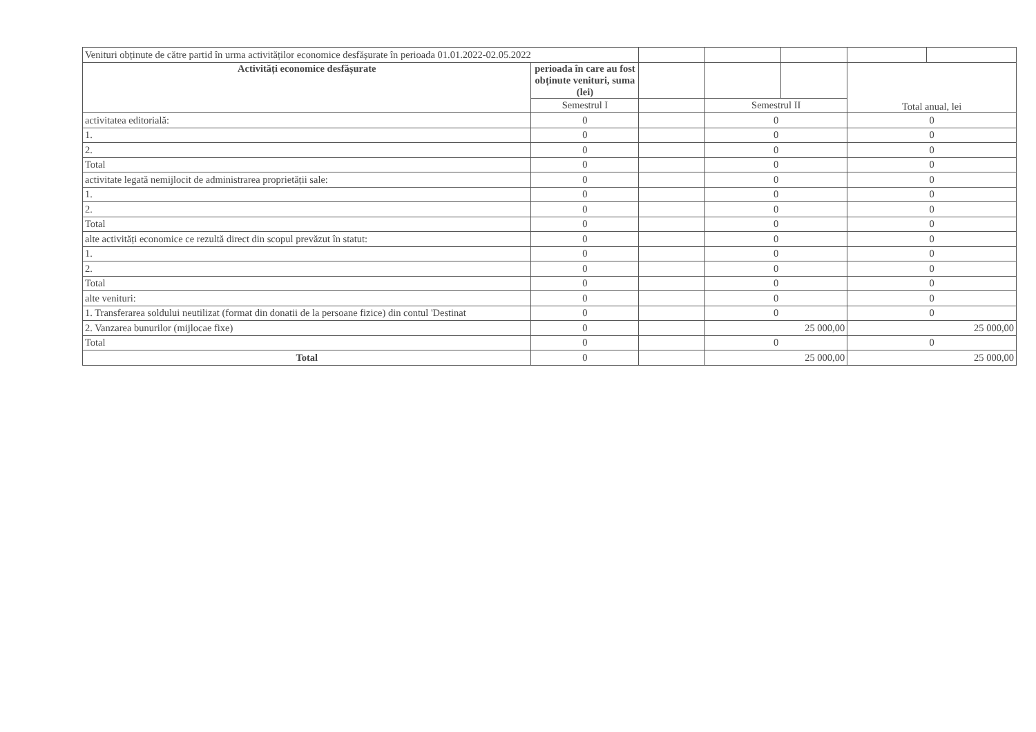| Venituri obținute de către partid în urma activităților economice desfășurate în perioada 01.01.2022-02.05.2022 | | | | | | |
| Activități economice desfășurate | perioada în care au fost obținute venituri, suma (lei) | | | | Total anual, lei | |
| | Semestrul I | | Semestrul II | | | |
| activitatea editorială: | 0 | | 0 | | 0 | |
| 1. | 0 | | 0 | | 0 | |
| 2. | 0 | | 0 | | 0 | |
| Total | 0 | | 0 | | 0 | |
| activitate legată nemijlocit de administrarea proprietății sale: | 0 | | 0 | | 0 | |
| 1. | 0 | | 0 | | 0 | |
| 2. | 0 | | 0 | | 0 | |
| Total | 0 | | 0 | | 0 | |
| alte activități economice ce rezultă direct din scopul prevăzut în statut: | 0 | | 0 | | 0 | |
| 1. | 0 | | 0 | | 0 | |
| 2. | 0 | | 0 | | 0 | |
| Total | 0 | | 0 | | 0 | |
| alte venituri: | 0 | | 0 | | 0 | |
| 1. Transferarea soldului neutilizat (format din donatii de la persoane fizice) din contul 'Destinat | 0 | | 0 | | 0 | |
| 2. Vanzarea bunurilor (mijlocae fixe) | 0 | | 25 000,00 | | 25 000,00 | |
| Total | 0 | | 0 | | 0 | |
| Total | 0 | | 25 000,00 | | 25 000,00 | |